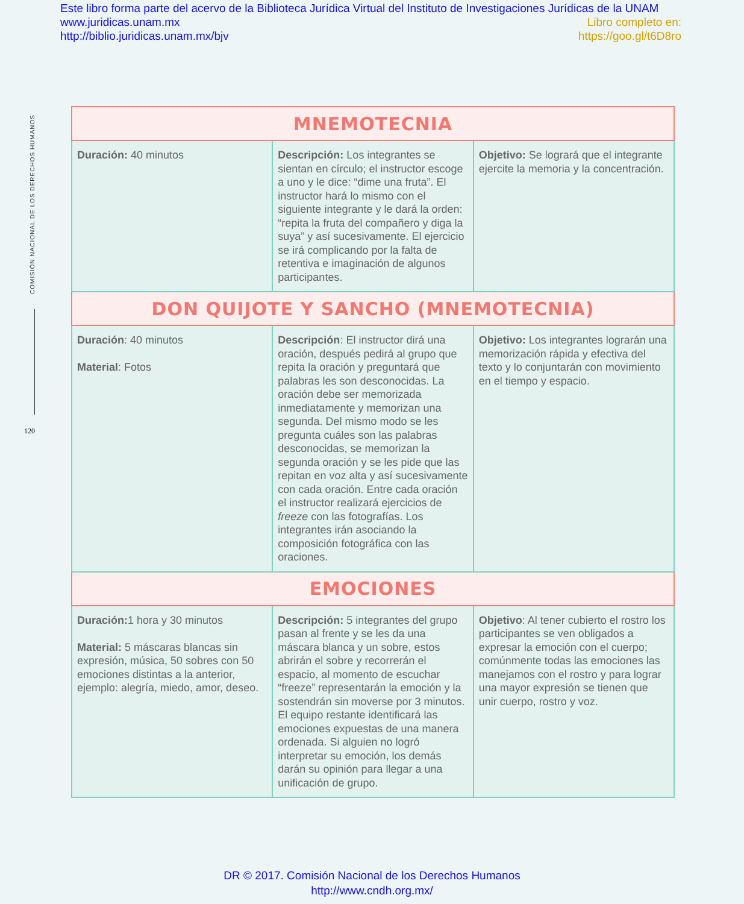Este libro forma parte del acervo de la Biblioteca Jurídica Virtual del Instituto de Investigaciones Jurídicas de la UNAM
www.juridicas.unam.mx Libro completo en:
http://biblio.juridicas.unam.mx/bjv https://goo.gl/t6D8ro
COMISIÓN NACIONAL DE LOS DERECHOS HUMANOS
120
| MNEMOTECNIA | | |
| --- | --- | --- |
| Duración: 40 minutos | Descripción: Los integrantes se sientan en círculo; el instructor escoge a uno y le dice: “dime una fruta”. El instructor hará lo mismo con el siguiente integrante y le dará la orden: “repita la fruta del compañero y diga la suya” y así sucesivamente. El ejercicio se irá complicando por la falta de retentiva e imaginación de algunos participantes. | Objetivo: Se logrará que el integrante ejercite la memoria y la concentración. |
| DON QUIJOTE Y SANCHO (MNEMOTECNIA) | | |
| Duración : 40 minutos Material : Fotos | Descripción : El instructor dirá una oración, después pedirá al grupo que repita la oración y preguntará que palabras les son desconocidas. La oración debe ser memorizada inmediatamente y memorizan una segunda. Del mismo modo se les pregunta cuáles son las palabras desconocidas, se memorizan la segunda oración y se les pide que las repitan en voz alta y así sucesivamente con cada oración. Entre cada oración el instructor realizará ejercicios de freeze con las fotografías. Los integrantes irán asociando la composición fotográfica con las oraciones. | Objetivo: Los integrantes lograrán una memorización rápida y efectiva del texto y lo conjuntarán con movimiento en el tiempo y espacio. |
| EMOCIONES | | |
| Duración: 1 hora y 30 minutos Material: 5 máscaras blancas sin expresión, música, 50 sobres con 50 emociones distintas a la anterior, ejemplo: alegría, miedo, amor, deseo. | Descripción: 5 integrantes del grupo pasan al frente y se les da una máscara blanca y un sobre, estos abrirán el sobre y recorrerán el espacio, al momento de escuchar “freeze” representarán la emoción y la sostendrán sin moverse por 3 minutos. El equipo restante identificará las emociones expuestas de una manera ordenada. Si alguien no logró interpretar su emoción, los demás darán su opinión para llegar a una unificación de grupo. | Objetivo : Al tener cubierto el rostro los participantes se ven obligados a expresar la emoción con el cuerpo; comúnmente todas las emociones las manejamos con el rostro y para lograr una mayor expresión se tienen que unir cuerpo, rostro y voz. |
DR © 2017. Comisión Nacional de los Derechos Humanos
http://www.cndh.org.mx/